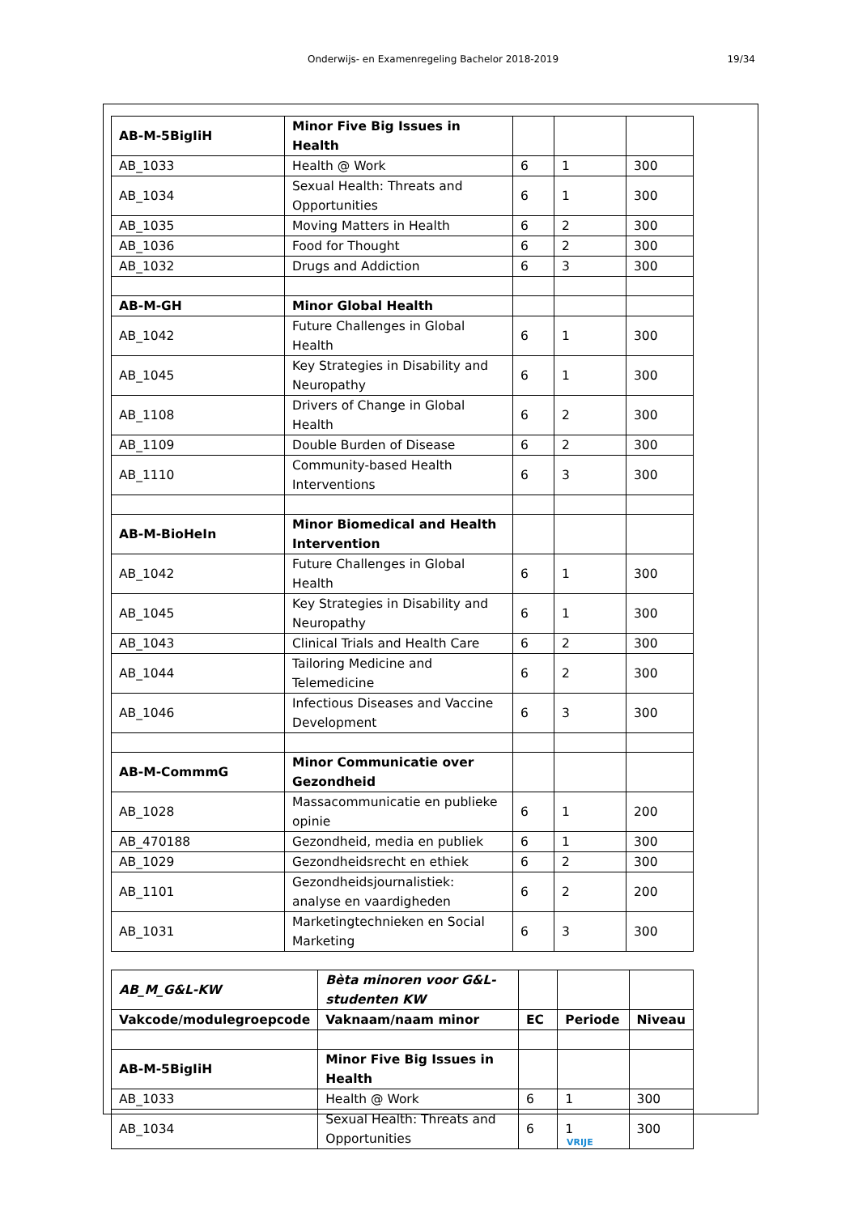Onderwijs- en Examenregeling Bachelor 2018-2019 19/34
| AB-M-5BigIiH | Minor Five Big Issues in Health | | | |
| AB_1033 | Health @ Work | 6 | 1 | 300 |
| AB_1034 | Sexual Health: Threats and Opportunities | 6 | 1 | 300 |
| AB_1035 | Moving Matters in Health | 6 | 2 | 300 |
| AB_1036 | Food for Thought | 6 | 2 | 300 |
| AB_1032 | Drugs and Addiction | 6 | 3 | 300 |
| AB-M-GH | Minor Global Health | | | |
| AB_1042 | Future Challenges in Global Health | 6 | 1 | 300 |
| AB_1045 | Key Strategies in Disability and Neuropathy | 6 | 1 | 300 |
| AB_1108 | Drivers of Change in Global Health | 6 | 2 | 300 |
| AB_1109 | Double Burden of Disease | 6 | 2 | 300 |
| AB_1110 | Community-based Health Interventions | 6 | 3 | 300 |
| AB-M-BioHeIn | Minor Biomedical and Health Intervention | | | |
| AB_1042 | Future Challenges in Global Health | 6 | 1 | 300 |
| AB_1045 | Key Strategies in Disability and Neuropathy | 6 | 1 | 300 |
| AB_1043 | Clinical Trials and Health Care | 6 | 2 | 300 |
| AB_1044 | Tailoring Medicine and Telemedicine | 6 | 2 | 300 |
| AB_1046 | Infectious Diseases and Vaccine Development | 6 | 3 | 300 |
| AB-M-CommmG | Minor Communicatie over Gezondheid | | | |
| AB_1028 | Massacommunicatie en publieke opinie | 6 | 1 | 200 |
| AB_470188 | Gezondheid, media en publiek | 6 | 1 | 300 |
| AB_1029 | Gezondheidsrecht en ethiek | 6 | 2 | 300 |
| AB_1101 | Gezondheidsjournalistiek: analyse en vaardigheden | 6 | 2 | 200 |
| AB_1031 | Marketingtechnieken en Social Marketing | 6 | 3 | 300 |
| AB_M_G&L-KW | Bèta minoren voor G&L-studenten KW | | | |
| Vakcode/modulegroepcode | Vaknaam/naam minor | EC | Periode | Niveau |
| AB-M-5BigIiH | Minor Five Big Issues in Health | | | |
| AB_1033 | Health @ Work | 6 | 1 | 300 |
| AB_1034 | Sexual Health: Threats and Opportunities | 6 | 1 | 300 |
VRIJE